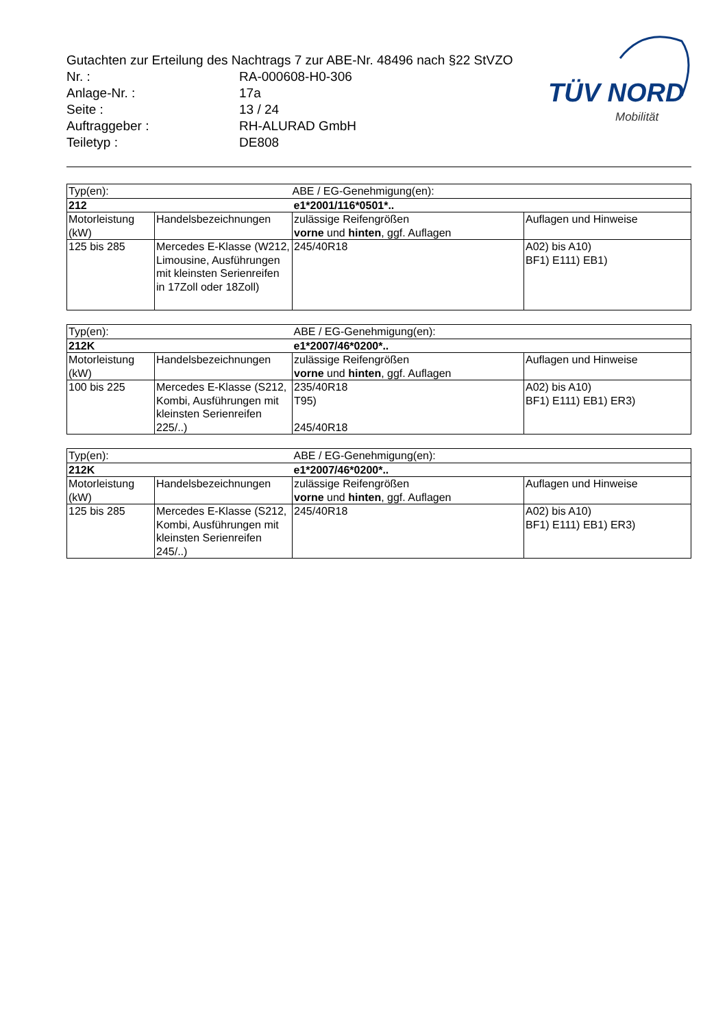Gutachten zur Erteilung des Nachtrags 7 zur ABE-Nr. 48496 nach §22 StVZO
Nr. : RA-000608-H0-306
Anlage-Nr. : 17a
Seite : 13 / 24
Auftraggeber : RH-ALURAD GmbH
Teiletyp : DE808
TÜV NORD
Mobilität
| Typ(en): | | ABE / EG-Genehmigung(en): | |
| 212 | | e1*2001/116*0501*.. | |
| Motorleistung (kW) | Handelsbezeichnungen | zulässige Reifengrößen vorne und hinten , ggf. Auflagen | Auflagen und Hinweise |
| 125 bis 285 | Mercedes E-Klasse (W212, Limousine, Ausführungen mit kleinsten Serienreifen in 17Zoll oder 18Zoll) | 245/40R18 | A02) bis A10) BF1) E111) EB1) |
| Typ(en): | | ABE / EG-Genehmigung(en): | |
| 212K | | e1*2007/46*0200*.. | |
| Motorleistung (kW) | Handelsbezeichnungen | zulässige Reifengrößen vorne und hinten , ggf. Auflagen | Auflagen und Hinweise |
| 100 bis 225 | Mercedes E-Klasse (S212, Kombi, Ausführungen mit kleinsten Serienreifen 225/..) | 235/40R18 T95) 245/40R18 | A02) bis A10) BF1) E111) EB1) ER3) |
| Typ(en): | | ABE / EG-Genehmigung(en): | |
| 212K | | e1*2007/46*0200*.. | |
| Motorleistung (kW) | Handelsbezeichnungen | zulässige Reifengrößen vorne und hinten , ggf. Auflagen | Auflagen und Hinweise |
| 125 bis 285 | Mercedes E-Klasse (S212, Kombi, Ausführungen mit kleinsten Serienreifen 245/..) | 245/40R18 | A02) bis A10) BF1) E111) EB1) ER3) |